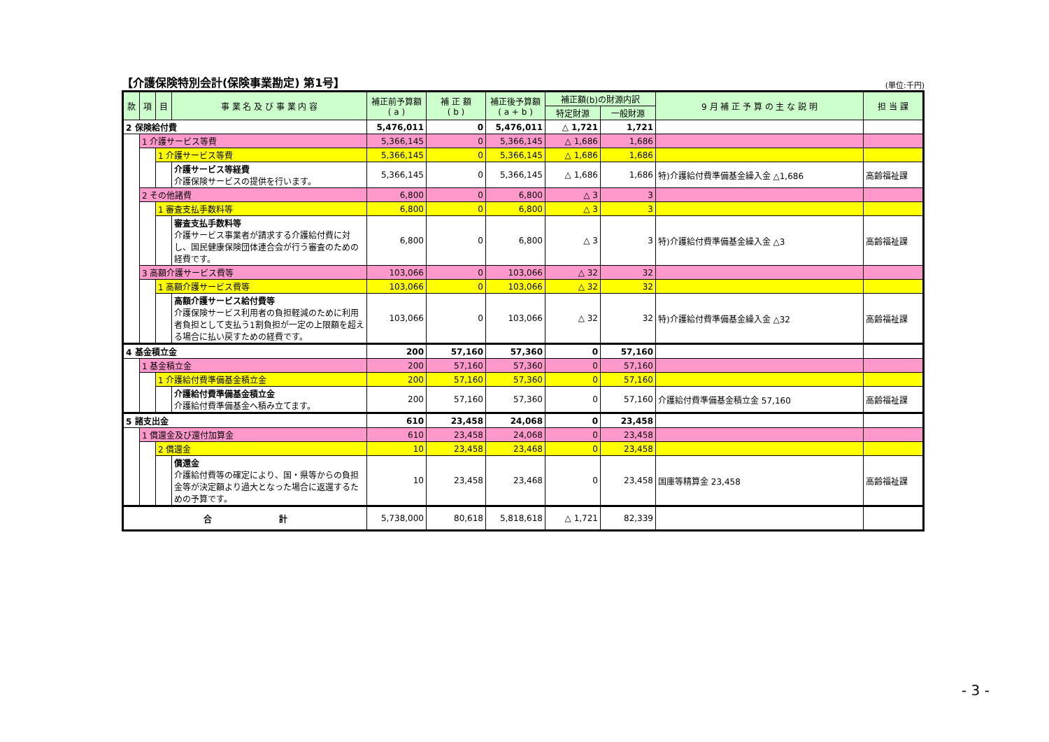【介護保険特別会計(保険事業勘定) 第1号】
(単位:千円)
| 款 | 項 | 目 | 事 業 名 及 び 事 業 内 容 | 補正前予算額 ( a ) | 補 正 額 ( b ) | 補正後予算額 ( a + b ) | 補正額(b)の財源内訳 | | 9 月 補 正 予 算 の 主 な 説 明 | 担 当 課 |
| --- | --- | --- | --- | --- | --- | --- | --- | --- | --- | --- |
| | | | | | | | 特定財源 | 一般財源 | | |
| 2 保険給付費 | | | | 5,476,011 | 0 | 5,476,011 | △ 1,721 | 1,721 | | |
| | 1 介護サービス等費 | | | 5,366,145 | 0 | 5,366,145 | △ 1,686 | 1,686 | | |
| | | 1 介護サービス等費 | | 5,366,145 | 0 | 5,366,145 | △ 1,686 | 1,686 | | |
| | | | 介護サービス等経費 介護保険サービスの提供を行います。 | 5,366,145 | 0 | 5,366,145 | △ 1,686 | 1,686 | 特)介護給付費準備基金繰入金 △1,686 | 高齢福祉課 |
| | 2 その他諸費 | | | 6,800 | 0 | 6,800 | △ 3 | 3 | | |
| | | 1 審査支払手数料等 | | 6,800 | 0 | 6,800 | △ 3 | 3 | | |
| | | | 審査支払手数料等 介護サービス事業者が請求する介護給付費に対し、国民健康保険団体連合会が行う審査のための経費です。 | 6,800 | 0 | 6,800 | △ 3 | 3 | 特)介護給付費準備基金繰入金 △3 | 高齢福祉課 |
| | 3 高額介護サービス費等 | | | 103,066 | 0 | 103,066 | △ 32 | 32 | | |
| | | 1 高額介護サービス費等 | | 103,066 | 0 | 103,066 | △ 32 | 32 | | |
| | | | 高額介護サービス給付費等 介護保険サービス利用者の負担軽減のために利用者負担として支払う1割負担が一定の上限額を超える場合に払い戻すための経費です。 | 103,066 | 0 | 103,066 | △ 32 | 32 | 特)介護給付費準備基金繰入金 △32 | 高齢福祉課 |
| 4 基金積立金 | | | | 200 | 57,160 | 57,360 | 0 | 57,160 | | |
| | 1 基金積立金 | | | 200 | 57,160 | 57,360 | 0 | 57,160 | | |
| | | 1 介護給付費準備基金積立金 | | 200 | 57,160 | 57,360 | 0 | 57,160 | | |
| | | | 介護給付費準備基金積立金 介護給付費準備基金へ積み立てます。 | 200 | 57,160 | 57,360 | 0 | 57,160 | 介護給付費準備基金積立金 57,160 | 高齢福祉課 |
| 5 諸支出金 | | | | 610 | 23,458 | 24,068 | 0 | 23,458 | | |
| | 1 償還金及び還付加算金 | | | 610 | 23,458 | 24,068 | 0 | 23,458 | | |
| | | 2 償還金 | | 10 | 23,458 | 23,468 | 0 | 23,458 | | |
| | | | 償還金 介護給付費等の確定により、国・県等からの負担金等が決定額より過大となった場合に返還するための予算です。 | 10 | 23,458 | 23,468 | 0 | 23,458 | 国庫等精算金 23,458 | 高齢福祉課 |
| 合 計 | | | | 5,738,000 | 80,618 | 5,818,618 | △ 1,721 | 82,339 | | |
- 3 -